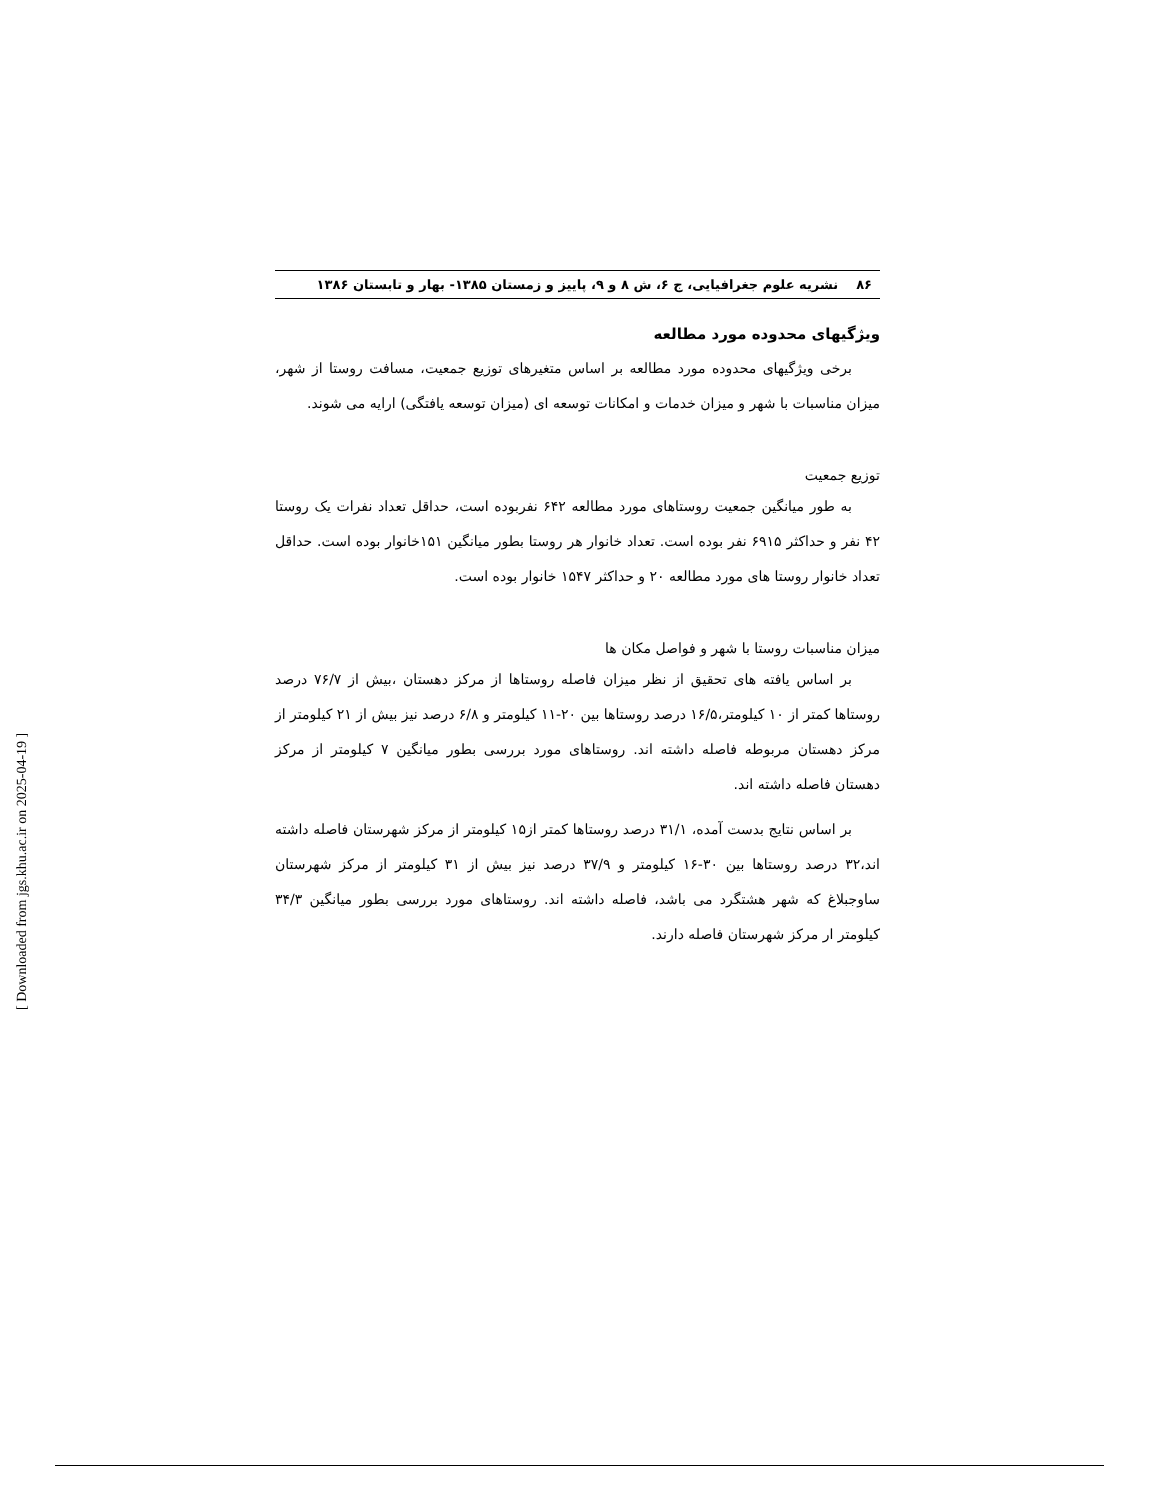۸۶ نشریه علوم جغرافیایی، ج ۶، ش ۸ و ۹، پاییز و زمستان ۱۳۸۵- بهار و تابستان ۱۳۸۶
ویژگیهای محدوده مورد مطالعه
برخی ویژگیهای محدوده مورد مطالعه بر اساس متغیرهای توزیع جمعیت، مسافت روستا از شهر، میزان مناسبات با شهر و میزان خدمات و امکانات توسعه ای (میزان توسعه یافتگی) ارایه می شوند.
توزیع جمعیت
به طور میانگین جمعیت روستاهای مورد مطالعه ۶۴۲ نفربوده است، حداقل تعداد نفرات یک روستا ۴۲ نفر و حداکثر ۶۹۱۵ نفر بوده است. تعداد خانوار هر روستا بطور میانگین ۱۵۱خانوار بوده است. حداقل تعداد خانوار روستا های مورد مطالعه ۲۰ و حداکثر ۱۵۴۷ خانوار بوده است.
میزان مناسبات روستا با شهر و فواصل مکان ها
بر اساس یافته های تحقیق از نظر میزان فاصله روستاها از مرکز دهستان ،بیش از ۷۶/۷ درصد روستاها کمتر از ۱۰ کیلومتر،۱۶/۵ درصد روستاها بین ۲۰-۱۱ کیلومتر و ۶/۸ درصد نیز بیش از ۲۱ کیلومتر از مرکز دهستان مربوطه فاصله داشته اند. روستاهای مورد بررسی بطور میانگین ۷ کیلومتر از مرکز دهستان فاصله داشته اند.
بر اساس نتایج بدست آمده، ۳۱/۱ درصد روستاها کمتر از۱۵ کیلومتر از مرکز شهرستان فاصله داشته اند،۳۲ درصد روستاها بین ۳۰-۱۶ کیلومتر و ۳۷/۹ درصد نیز بیش از ۳۱ کیلومتر از مرکز شهرستان ساوجبلاغ که شهر هشتگرد می باشد، فاصله داشته اند. روستاهای مورد بررسی بطور میانگین ۳۴/۳ کیلومتر ار مرکز شهرستان فاصله دارند.
[ Downloaded from jgs.khu.ac.ir on 2025-04-19 ]